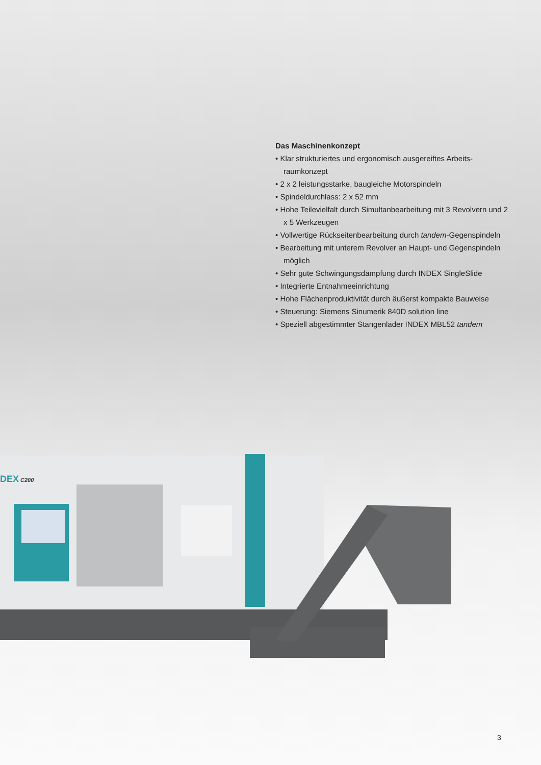Das Maschinenkonzept
• Klar strukturiertes und ergonomisch ausgereiftes Arbeits­raumkonzept
• 2 x 2 leistungsstarke, baugleiche Motorspindeln
• Spindeldurchlass: 2 x 52 mm
• Hohe Teilevielfalt durch Simultanbearbeitung mit 3 Revolvern und 2 x 5 Werkzeugen
• Vollwertige Rückseitenbearbeitung durch tandem-Gegen­spindeln
• Bearbeitung mit unterem Revolver an Haupt- und Gegen­spindeln möglich
• Sehr gute Schwingungsdämpfung durch INDEX SingleSlide
• Integrierte Entnahmeeinrichtung
• Hohe Flächenproduktivität durch äußerst kompakte Bauweise
• Steuerung: Siemens Sinumerik 840D solution line
• Speziell abgestimmter Stangenlader INDEX MBL52 tandem
DEX
C200
3